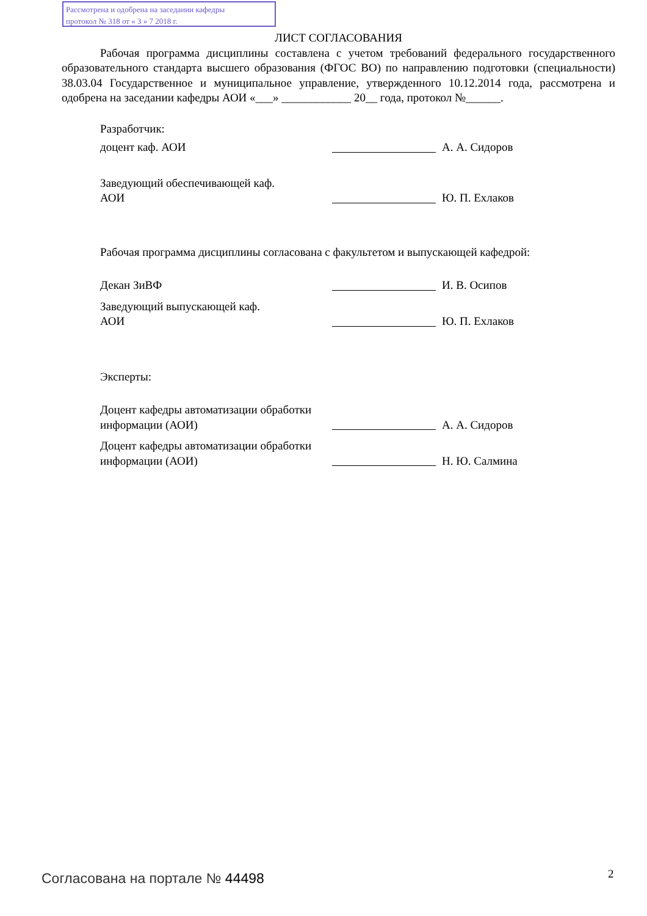Рассмотрена и одобрена на заседании кафедры
протокол № 318 от « 3 » 7 2018 г.
ЛИСТ СОГЛАСОВАНИЯ
Рабочая программа дисциплины составлена с учетом требований федерального государственного образовательного стандарта высшего образования (ФГОС ВО) по направлению подготовки (специальности) 38.03.04 Государственное и муниципальное управление, утвержденного 10.12.2014 года, рассмотрена и одобрена на заседании кафедры АОИ «___» ____________ 20__ года, протокол №______.
Разработчик:
доцент каф. АОИ
А. А. Сидоров
Заведующий обеспечивающей каф.
АОИ
Ю. П. Ехлаков
Рабочая программа дисциплины согласована с факультетом и выпускающей кафедрой:
Декан ЗиВФ
И. В. Осипов
Заведующий выпускающей каф.
АОИ
Ю. П. Ехлаков
Эксперты:
Доцент кафедры автоматизации обработки информации (АОИ)
А. А. Сидоров
Доцент кафедры автоматизации обработки информации (АОИ)
Н. Ю. Салмина
Согласована на портале № 44498 2